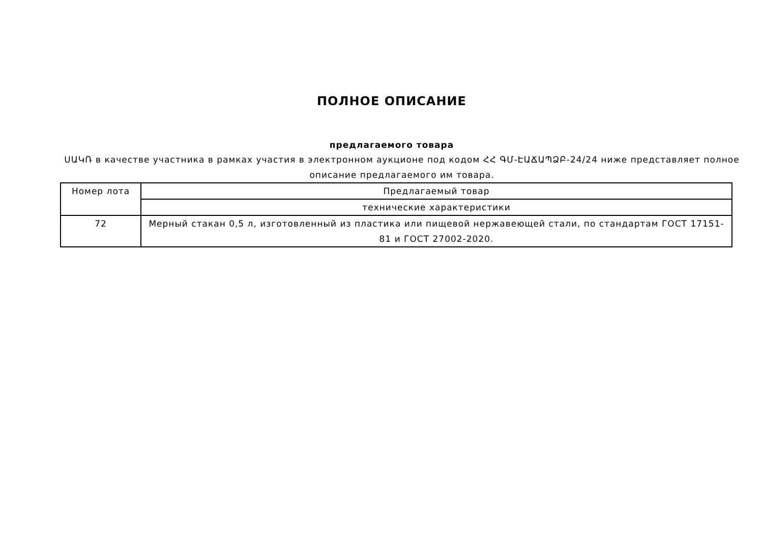ПОЛНОЕ ОПИСАНИЕ
предлагаемого товара
ՍԱԿՌ в качестве участника в рамках участия в электронном аукционе под кодом ՀՀ ԳՄ-ԷԱՃԱՊՁԲ-24/24 ниже представляет полное описание предлагаемого им товара.
| Номер лота | Предлагаемый товар |
| | технические характеристики |
| 72 | Мерный стакан 0,5 л, изготовленный из пластика или пищевой нержавеющей стали, по стандартам ГОСТ 17151-81 и ГОСТ 27002-2020. |